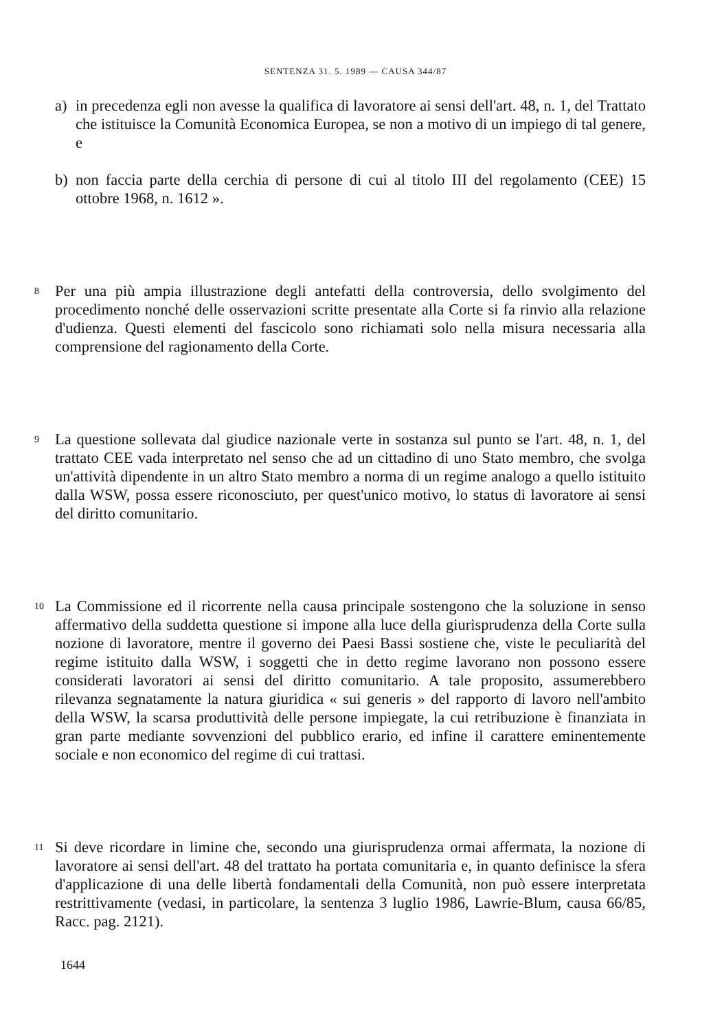SENTENZA 31. 5. 1989 — CAUSA 344/87
a) in precedenza egli non avesse la qualifica di lavoratore ai sensi dell'art. 48, n. 1, del Trattato che istituisce la Comunità Economica Europea, se non a motivo di un impiego di tal genere, e
b) non faccia parte della cerchia di persone di cui al titolo III del regolamento (CEE) 15 ottobre 1968, n. 1612 ».
8 Per una più ampia illustrazione degli antefatti della controversia, dello svolgimento del procedimento nonché delle osservazioni scritte presentate alla Corte si fa rinvio alla relazione d'udienza. Questi elementi del fascicolo sono richiamati solo nella misura necessaria alla comprensione del ragionamento della Corte.
9 La questione sollevata dal giudice nazionale verte in sostanza sul punto se l'art. 48, n. 1, del trattato CEE vada interpretato nel senso che ad un cittadino di uno Stato membro, che svolga un'attività dipendente in un altro Stato membro a norma di un regime analogo a quello istituito dalla WSW, possa essere riconosciuto, per quest'unico motivo, lo status di lavoratore ai sensi del diritto comunitario.
10 La Commissione ed il ricorrente nella causa principale sostengono che la soluzione in senso affermativo della suddetta questione si impone alla luce della giurisprudenza della Corte sulla nozione di lavoratore, mentre il governo dei Paesi Bassi sostiene che, viste le peculiarità del regime istituito dalla WSW, i soggetti che in detto regime lavorano non possono essere considerati lavoratori ai sensi del diritto comunitario. A tale proposito, assumerebbero rilevanza segnatamente la natura giuridica « sui generis » del rapporto di lavoro nell'ambito della WSW, la scarsa produttività delle persone impiegate, la cui retribuzione è finanziata in gran parte mediante sovvenzioni del pubblico erario, ed infine il carattere eminentemente sociale e non economico del regime di cui trattasi.
11 Si deve ricordare in limine che, secondo una giurisprudenza ormai affermata, la nozione di lavoratore ai sensi dell'art. 48 del trattato ha portata comunitaria e, in quanto definisce la sfera d'applicazione di una delle libertà fondamentali della Comunità, non può essere interpretata restrittivamente (vedasi, in particolare, la sentenza 3 luglio 1986, Lawrie-Blum, causa 66/85, Racc. pag. 2121).
1644